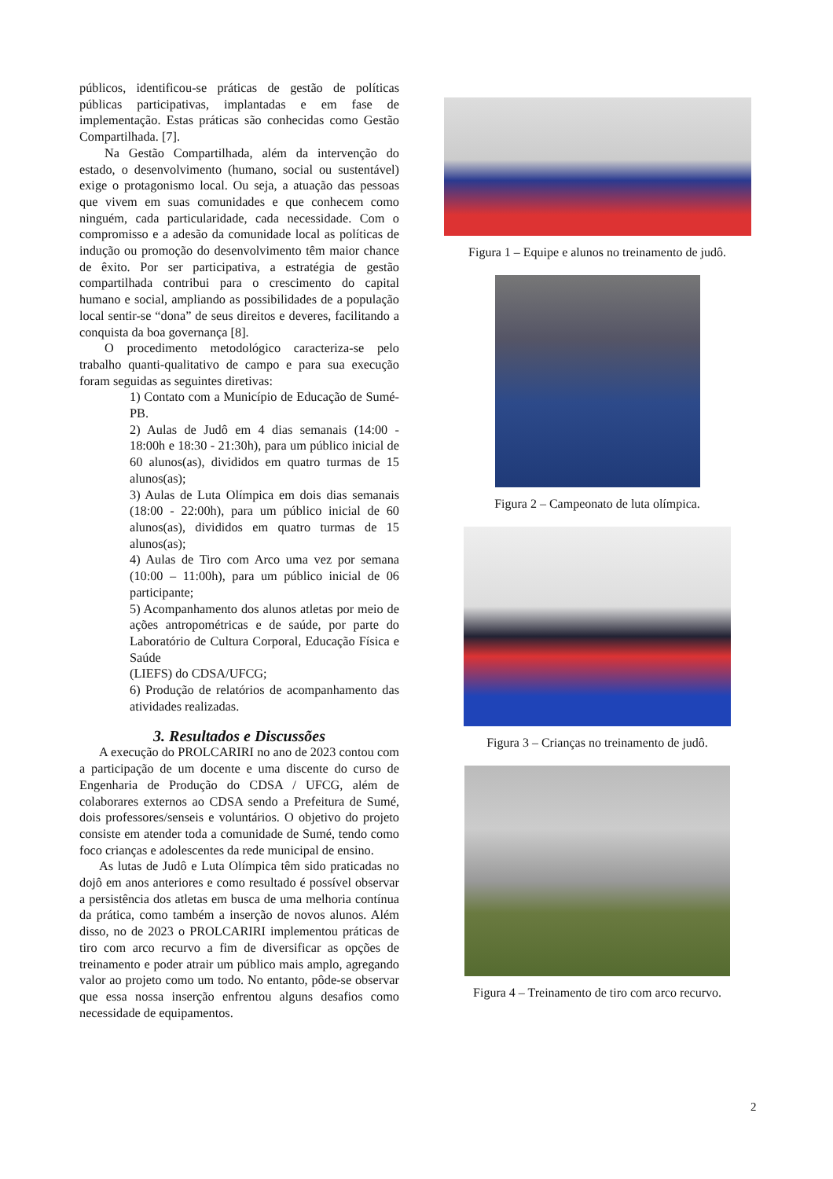públicos, identificou-se práticas de gestão de políticas públicas participativas, implantadas e em fase de implementação. Estas práticas são conhecidas como Gestão Compartilhada. [7].
Na Gestão Compartilhada, além da intervenção do estado, o desenvolvimento (humano, social ou sustentável) exige o protagonismo local. Ou seja, a atuação das pessoas que vivem em suas comunidades e que conhecem como ninguém, cada particularidade, cada necessidade. Com o compromisso e a adesão da comunidade local as políticas de indução ou promoção do desenvolvimento têm maior chance de êxito. Por ser participativa, a estratégia de gestão compartilhada contribui para o crescimento do capital humano e social, ampliando as possibilidades de a população local sentir-se “dona” de seus direitos e deveres, facilitando a conquista da boa governança [8].
O procedimento metodológico caracteriza-se pelo trabalho quanti-qualitativo de campo e para sua execução foram seguidas as seguintes diretivas:
1) Contato com a Município de Educação de Sumé-PB.
2) Aulas de Judô em 4 dias semanais (14:00 - 18:00h e 18:30 - 21:30h), para um público inicial de 60 alunos(as), divididos em quatro turmas de 15 alunos(as);
3) Aulas de Luta Olímpica em dois dias semanais (18:00 - 22:00h), para um público inicial de 60 alunos(as), divididos em quatro turmas de 15 alunos(as);
4) Aulas de Tiro com Arco uma vez por semana (10:00 – 11:00h), para um público inicial de 06 participante;
5) Acompanhamento dos alunos atletas por meio de ações antropométricas e de saúde, por parte do Laboratório de Cultura Corporal, Educação Física e Saúde
(LIEFS) do CDSA/UFCG;
6) Produção de relatórios de acompanhamento das atividades realizadas.
3. Resultados e Discussões
A execução do PROLCARIRI no ano de 2023 contou com a participação de um docente e uma discente do curso de Engenharia de Produção do CDSA / UFCG, além de colaborares externos ao CDSA sendo a Prefeitura de Sumé, dois professores/senseis e voluntários. O objetivo do projeto consiste em atender toda a comunidade de Sumé, tendo como foco crianças e adolescentes da rede municipal de ensino.
As lutas de Judô e Luta Olímpica têm sido praticadas no dojô em anos anteriores e como resultado é possível observar a persistência dos atletas em busca de uma melhoria contínua da prática, como também a inserção de novos alunos. Além disso, no de 2023 o PROLCARIRI implementou práticas de tiro com arco recurvo a fim de diversificar as opções de treinamento e poder atrair um público mais amplo, agregando valor ao projeto como um todo. No entanto, pôde-se observar que essa nossa inserção enfrentou alguns desafios como necessidade de equipamentos.
Figura 1 – Equipe e alunos no treinamento de judô.
Figura 2 – Campeonato de luta olímpica.
Figura 3 – Crianças no treinamento de judô.
Figura 4 – Treinamento de tiro com arco recurvo.
2